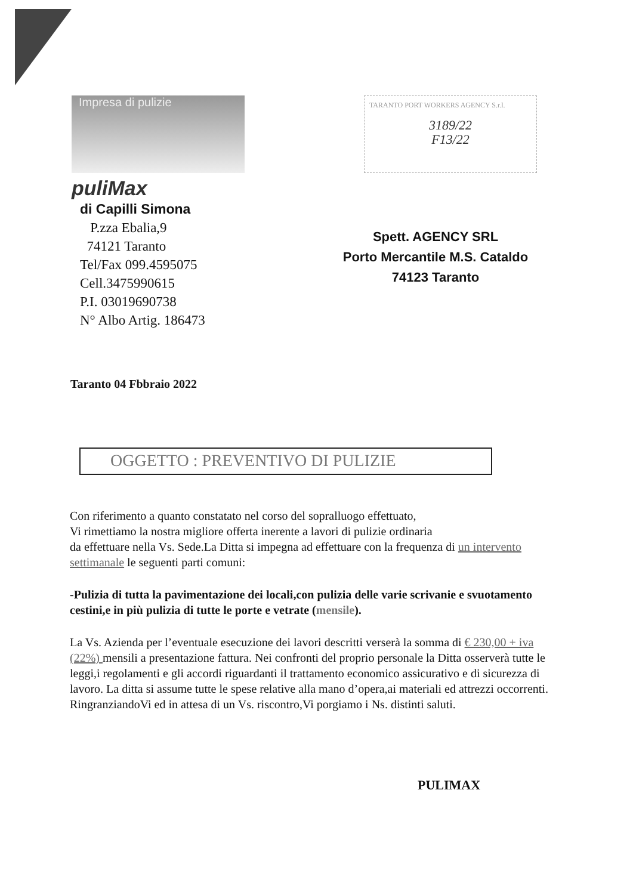Impresa di pulizie
puliMax
di Capilli Simona
P.zza Ebalia,9
74121 Taranto
Tel/Fax 099.4595075
Cell.3475990615
P.I. 03019690738
N° Albo Artig. 186473
TARANTO PORT WORKERS AGENCY S.r.l.
3189/22
F13/22
Spett. AGENCY SRL
Porto Mercantile M.S. Cataldo
74123 Taranto
Taranto 04 Fbbraio 2022
OGGETTO : PREVENTIVO DI PULIZIE
Con riferimento a quanto constatato nel corso del sopralluogo effettuato,
Vi rimettiamo la nostra migliore offerta inerente a lavori di pulizie ordinaria
da effettuare nella Vs. Sede.La Ditta si impegna ad effettuare con la frequenza di un intervento settimanale le seguenti parti comuni:
-Pulizia di tutta la pavimentazione dei locali,con pulizia delle varie scrivanie e svuotamento cestini,e in più pulizia di tutte le porte e vetrate (mensile).
La Vs. Azienda per l’eventuale esecuzione dei lavori descritti verserà la somma di € 230,00 + iva (22%) mensili a presentazione fattura. Nei confronti del proprio personale la Ditta osserverà tutte le leggi,i regolamenti e gli accordi riguardanti il trattamento economico assicurativo e di sicurezza di lavoro. La ditta si assume tutte le spese relative alla mano d’opera,ai materiali ed attrezzi occorrenti.
RingranziandoVi ed in attesa di un Vs. riscontro,Vi porgiamo i Ns. distinti saluti.
PULIMAX